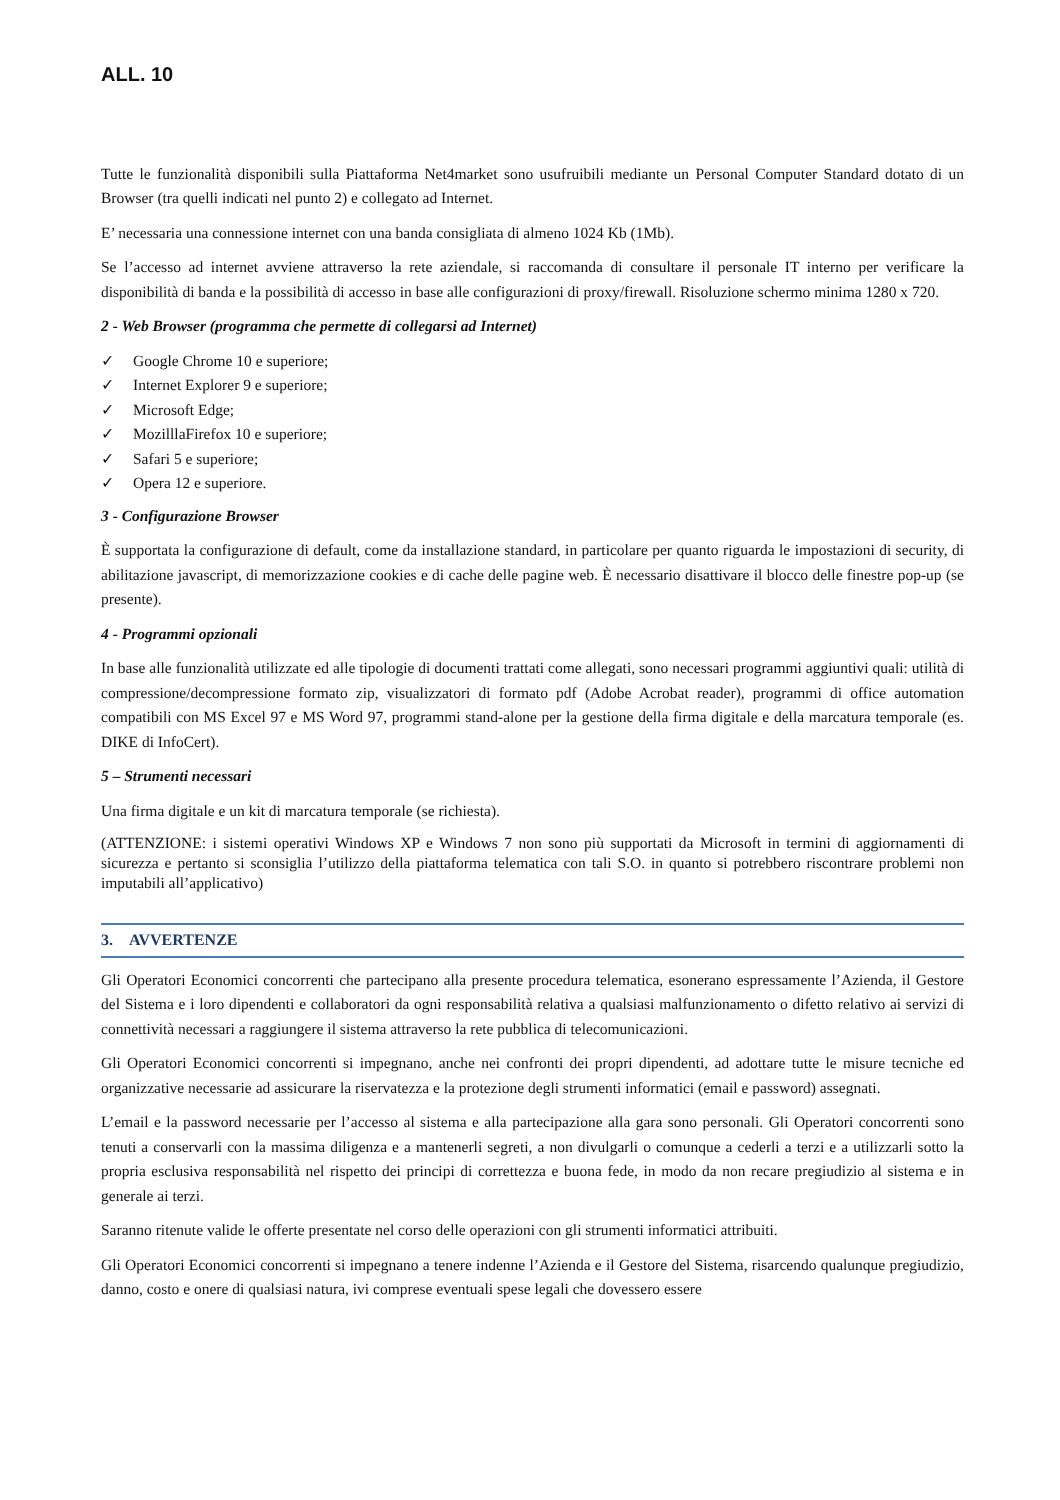ALL. 10
Tutte le funzionalità disponibili sulla Piattaforma Net4market sono usufruibili mediante un Personal Computer Standard dotato di un Browser (tra quelli indicati nel punto 2) e collegato ad Internet.
E’ necessaria una connessione internet con una banda consigliata di almeno 1024 Kb (1Mb).
Se l’accesso ad internet avviene attraverso la rete aziendale, si raccomanda di consultare il personale IT interno per verificare la disponibilità di banda e la possibilità di accesso in base alle configurazioni di proxy/firewall. Risoluzione schermo minima 1280 x 720.
2 - Web Browser (programma che permette di collegarsi ad Internet)
✓ Google Chrome 10 e superiore;
✓ Internet Explorer 9 e superiore;
✓ Microsoft Edge;
✓ MozilllaFirefox 10 e superiore;
✓ Safari 5 e superiore;
✓ Opera 12 e superiore.
3 - Configurazione Browser
È supportata la configurazione di default, come da installazione standard, in particolare per quanto riguarda le impostazioni di security, di abilitazione javascript, di memorizzazione cookies e di cache delle pagine web. È necessario disattivare il blocco delle finestre pop-up (se presente).
4 - Programmi opzionali
In base alle funzionalità utilizzate ed alle tipologie di documenti trattati come allegati, sono necessari programmi aggiuntivi quali: utilità di compressione/decompressione formato zip, visualizzatori di formato pdf (Adobe Acrobat reader), programmi di office automation compatibili con MS Excel 97 e MS Word 97, programmi stand-alone per la gestione della firma digitale e della marcatura temporale (es. DIKE di InfoCert).
5 – Strumenti necessari
Una firma digitale e un kit di marcatura temporale (se richiesta).
(ATTENZIONE: i sistemi operativi Windows XP e Windows 7 non sono più supportati da Microsoft in termini di aggiornamenti di sicurezza e pertanto si sconsiglia l’utilizzo della piattaforma telematica con tali S.O. in quanto si potrebbero riscontrare problemi non imputabili all’applicativo)
3. AVVERTENZE
Gli Operatori Economici concorrenti che partecipano alla presente procedura telematica, esonerano espressamente l’Azienda, il Gestore del Sistema e i loro dipendenti e collaboratori da ogni responsabilità relativa a qualsiasi malfunzionamento o difetto relativo ai servizi di connettività necessari a raggiungere il sistema attraverso la rete pubblica di telecomunicazioni.
Gli Operatori Economici concorrenti si impegnano, anche nei confronti dei propri dipendenti, ad adottare tutte le misure tecniche ed organizzative necessarie ad assicurare la riservatezza e la protezione degli strumenti informatici (email e password) assegnati.
L’email e la password necessarie per l’accesso al sistema e alla partecipazione alla gara sono personali. Gli Operatori concorrenti sono tenuti a conservarli con la massima diligenza e a mantenerli segreti, a non divulgarli o comunque a cederli a terzi e a utilizzarli sotto la propria esclusiva responsabilità nel rispetto dei principi di correttezza e buona fede, in modo da non recare pregiudizio al sistema e in generale ai terzi.
Saranno ritenute valide le offerte presentate nel corso delle operazioni con gli strumenti informatici attribuiti.
Gli Operatori Economici concorrenti si impegnano a tenere indenne l’Azienda e il Gestore del Sistema, risarcendo qualunque pregiudizio, danno, costo e onere di qualsiasi natura, ivi comprese eventuali spese legali che dovessero essere